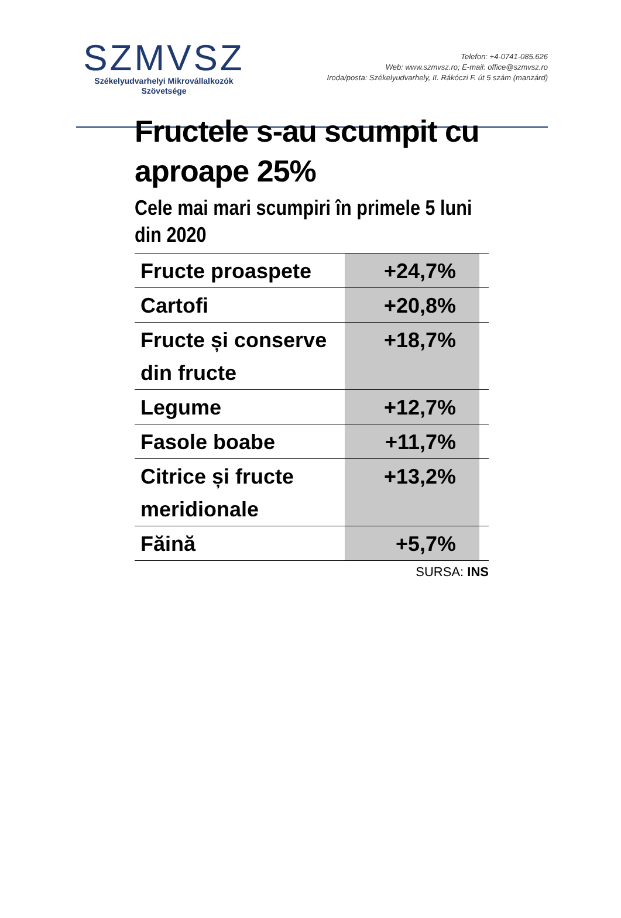SZMVSZ
Székelyudvarhelyi Mikrovállalkozók
Szövetsége
Telefon: +4-0741-085.626
Web: www.szmvsz.ro; E-mail: office@szmvsz.ro
Iroda/posta: Székelyudvarhely, II. Rákóczi F. út 5 szám (manzárd)
Fructele s-au scumpit cu aproape 25%
Cele mai mari scumpiri în primele 5 luni din 2020
| Fructe proaspete | +24,7% | |
| Cartofi | +20,8% | |
| Fructe și conserve din fructe | +18,7% | |
| Legume | +12,7% | |
| Fasole boabe | +11,7% | |
| Citrice și fructe meridionale | +13,2% | |
| Făină | +5,7% | |
SURSA: INS